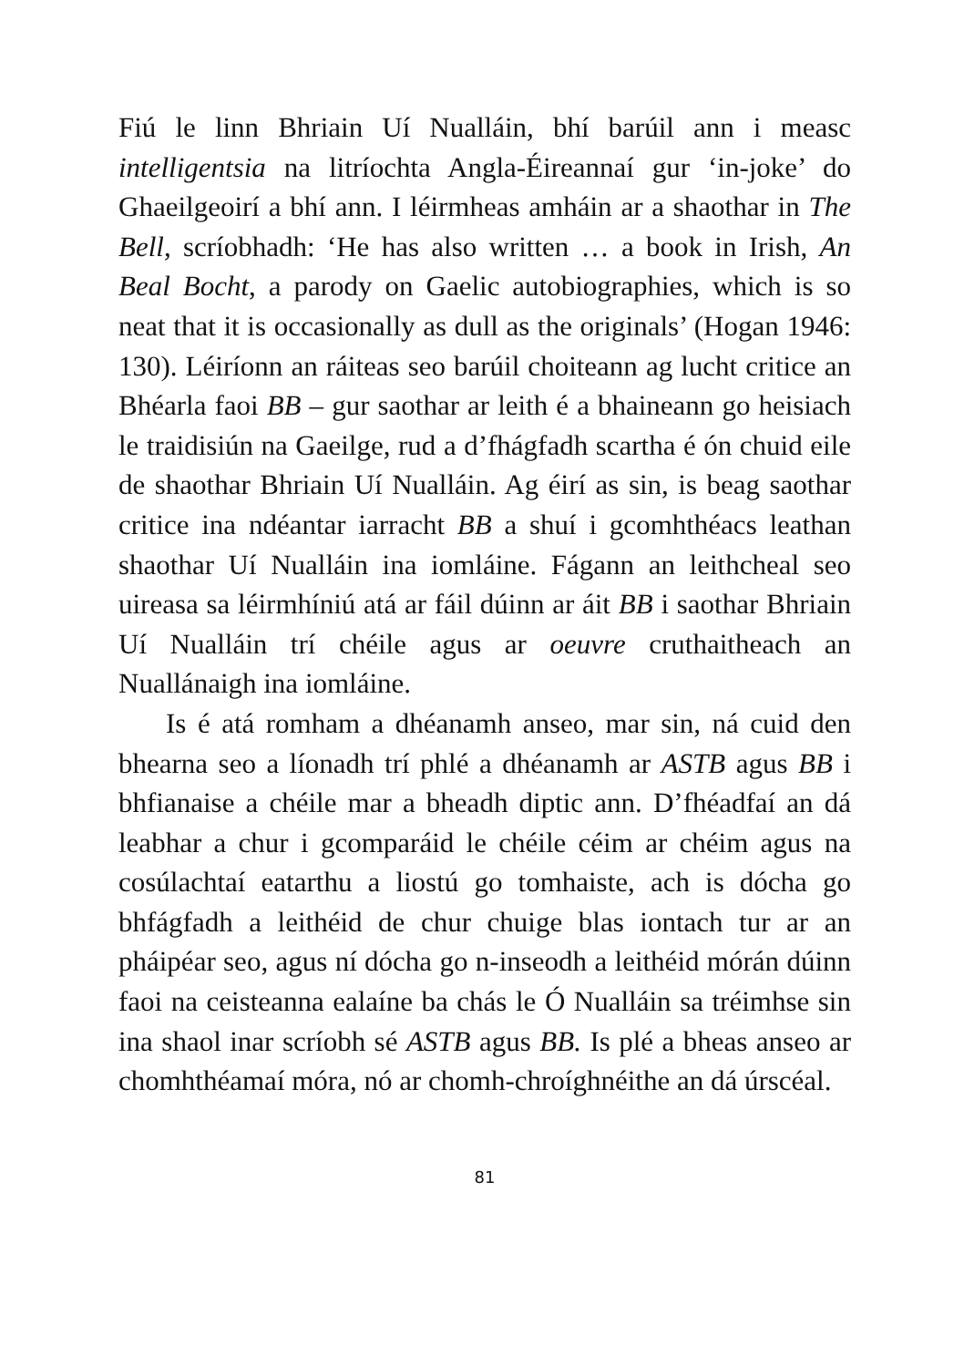Fiú le linn Bhriain Uí Nualláin, bhí barúil ann i measc intelligentsia na litríochta Angla-Éireannaí gur ‘in-joke’ do Ghaeilgeoirí a bhí ann. I léirmheas amháin ar a shaothar in The Bell, scríobhadh: ‘He has also written … a book in Irish, An Beal Bocht, a parody on Gaelic autobiographies, which is so neat that it is occasionally as dull as the originals’ (Hogan 1946: 130). Léiríonn an ráiteas seo barúil choiteann ag lucht critice an Bhéarla faoi BB – gur saothar ar leith é a bhaineann go heisiach le traidisiún na Gaeilge, rud a d’fhágfadh scartha é ón chuid eile de shaothar Bhriain Uí Nualláin. Ag éirí as sin, is beag saothar critice ina ndéantar iarracht BB a shuí i gcomhthéacs leathan shaothar Uí Nualláin ina iomláine. Fágann an leithcheal seo uireasa sa léirmhíniú atá ar fáil dúinn ar áit BB i saothar Bhriain Uí Nualláin trí chéile agus ar oeuvre cruthaitheach an Nuallánaigh ina iomláine.
Is é atá romham a dhéanamh anseo, mar sin, ná cuid den bhearna seo a líonadh trí phlé a dhéanamh ar ASTB agus BB i bhfianaise a chéile mar a bheadh diptic ann. D’fhéadfaí an dá leabhar a chur i gcomparáid le chéile céim ar chéim agus na cosúlachtaí eatarthu a liostú go tomhaiste, ach is dócha go bhfágfadh a leithéid de chur chuige blas iontach tur ar an pháipéar seo, agus ní dócha go n-inseodh a leithéid mórán dúinn faoi na ceisteanna ealaíne ba chás le Ó Nualláin sa tréimhse sin ina shaol inar scríobh sé ASTB agus BB. Is plé a bheas anseo ar chomhthéamaí móra, nó ar chomh-chroíghnéithe an dá úrscéal.
81